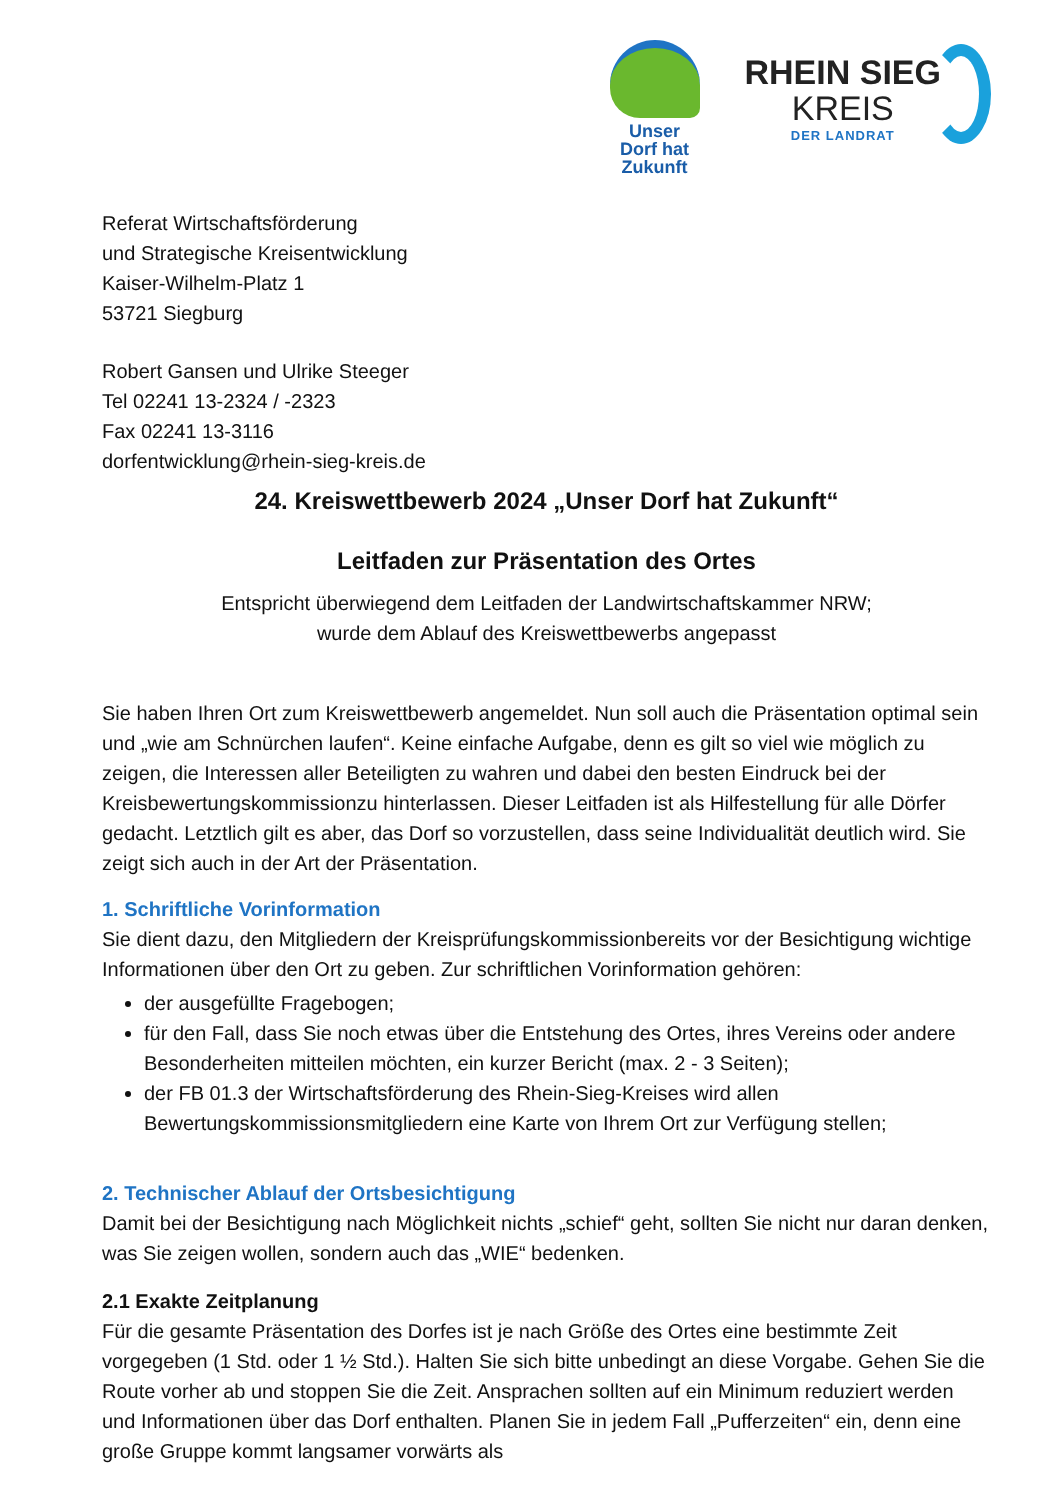Unser
Dorf hat
Zukunft
RHEIN SIEG
KREIS
DER LANDRAT
Referat Wirtschaftsförderung
und Strategische Kreisentwicklung
Kaiser-Wilhelm-Platz 1
53721 Siegburg
Robert Gansen und Ulrike Steeger
Tel 02241 13-2324 / -2323
Fax 02241 13-3116
dorfentwicklung@rhein-sieg-kreis.de
24. Kreiswettbewerb 2024 „Unser Dorf hat Zukunft“
Leitfaden zur Präsentation des Ortes
Entspricht überwiegend dem Leitfaden der Landwirtschaftskammer NRW;
wurde dem Ablauf des Kreiswettbewerbs angepasst
Sie haben Ihren Ort zum Kreiswettbewerb angemeldet. Nun soll auch die Präsentation optimal sein und „wie am Schnürchen laufen“. Keine einfache Aufgabe, denn es gilt so viel wie möglich zu zeigen, die Interessen aller Beteiligten zu wahren und dabei den besten Eindruck bei der Kreisbewertungskommissionzu hinterlassen. Dieser Leitfaden ist als Hilfestellung für alle Dörfer gedacht. Letztlich gilt es aber, das Dorf so vorzustellen, dass seine Individualität deutlich wird. Sie zeigt sich auch in der Art der Präsentation.
1. Schriftliche Vorinformation
Sie dient dazu, den Mitgliedern der Kreisprüfungskommissionbereits vor der Besichtigung wichtige Informationen über den Ort zu geben. Zur schriftlichen Vorinformation gehören:
der ausgefüllte Fragebogen;
für den Fall, dass Sie noch etwas über die Entstehung des Ortes, ihres Vereins oder andere Besonderheiten mitteilen möchten, ein kurzer Bericht (max. 2 - 3 Seiten);
der FB 01.3 der Wirtschaftsförderung des Rhein-Sieg-Kreises wird allen Bewertungskommissionsmitgliedern eine Karte von Ihrem Ort zur Verfügung stellen;
2. Technischer Ablauf der Ortsbesichtigung
Damit bei der Besichtigung nach Möglichkeit nichts „schief“ geht, sollten Sie nicht nur daran denken, was Sie zeigen wollen, sondern auch das „WIE“ bedenken.
2.1 Exakte Zeitplanung
Für die gesamte Präsentation des Dorfes ist je nach Größe des Ortes eine bestimmte Zeit vorgegeben (1 Std. oder 1 ½ Std.). Halten Sie sich bitte unbedingt an diese Vorgabe. Gehen Sie die Route vorher ab und stoppen Sie die Zeit. Ansprachen sollten auf ein Minimum reduziert werden und Informationen über das Dorf enthalten. Planen Sie in jedem Fall „Pufferzeiten“ ein, denn eine große Gruppe kommt langsamer vorwärts als